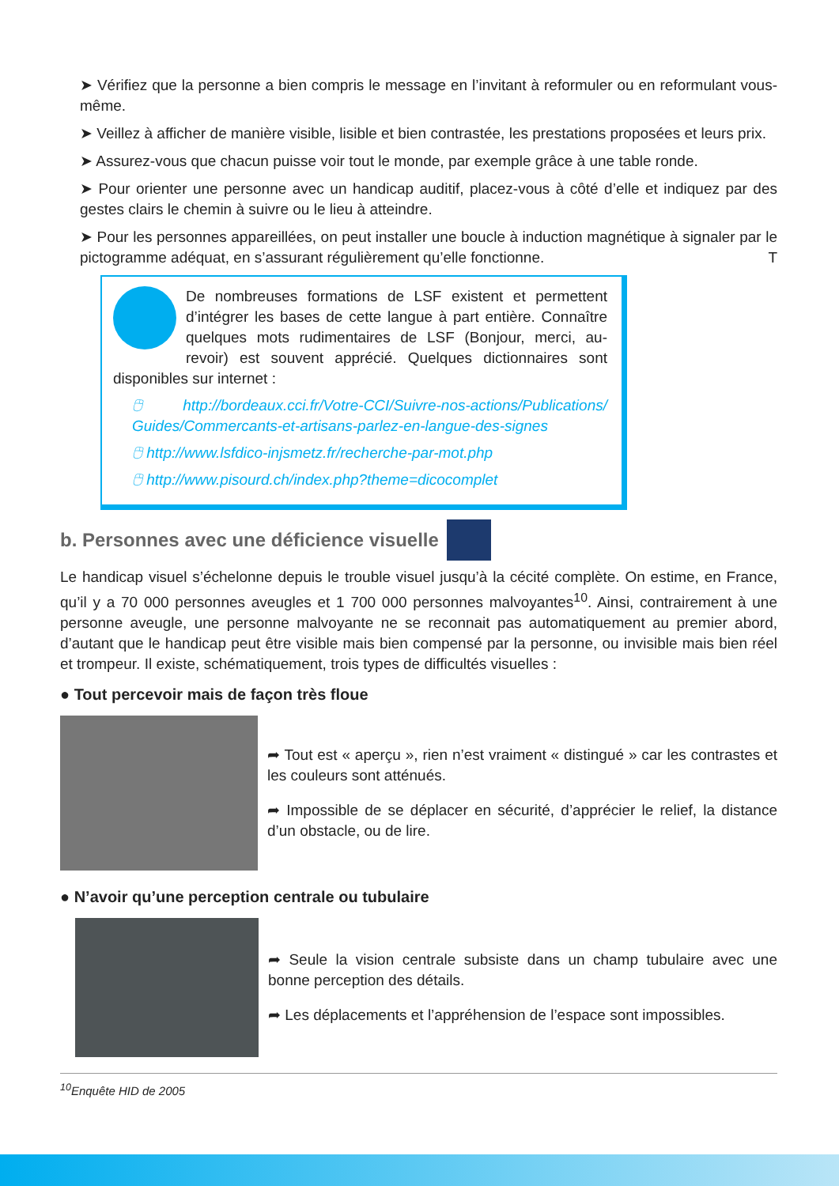➤ Vérifiez que la personne a bien compris le message en l’invitant à reformuler ou en reformulant vous-même.
➤ Veillez à afficher de manière visible, lisible et bien contrastée, les prestations proposées et leurs prix.
➤ Assurez-vous que chacun puisse voir tout le monde, par exemple grâce à une table ronde.
➤ Pour orienter une personne avec un handicap auditif, placez-vous à côté d’elle et indiquez par des gestes clairs le chemin à suivre ou le lieu à atteindre.
➤ Pour les personnes appareillées, on peut installer une boucle à induction magnétique à signaler par le pictogramme adéquat, en s’assurant régulièrement qu’elle fonctionne. T
De nombreuses formations de LSF existent et permettent d’intégrer les bases de cette langue à part entière. Connaître quelques mots rudimentaires de LSF (Bonjour, merci, au-revoir) est souvent apprécié. Quelques dictionnaires sont disponibles sur internet :
🖰 http://bordeaux.cci.fr/Votre-CCI/Suivre-nos-actions/Publications/ Guides/Commercants-et-artisans-parlez-en-langue-des-signes
🖰 http://www.lsfdico-injsmetz.fr/recherche-par-mot.php
🖰 http://www.pisourd.ch/index.php?theme=dicocomplet
b. Personnes avec une déficience visuelle
Le handicap visuel s’échelonne depuis le trouble visuel jusqu’à la cécité complète. On estime, en France, qu’il y a 70 000 personnes aveugles et 1 700 000 personnes malvoyantes<sup>10</sup>. Ainsi, contrairement à une personne aveugle, une personne malvoyante ne se reconnait pas automatiquement au premier abord, d’autant que le handicap peut être visible mais bien compensé par la personne, ou invisible mais bien réel et trompeur. Il existe, schématiquement, trois types de difficultés visuelles :
● Tout percevoir mais de façon très floue
➦ Tout est « aperçu », rien n’est vraiment « distingué » car les contrastes et les couleurs sont atténués.
➦ Impossible de se déplacer en sécurité, d’apprécier le relief, la distance d’un obstacle, ou de lire.
● N’avoir qu’une perception centrale ou tubulaire
➦ Seule la vision centrale subsiste dans un champ tubulaire avec une bonne perception des détails.
➦ Les déplacements et l’appréhension de l’espace sont impossibles.
<sup>10</sup> Enquête HID de 2005